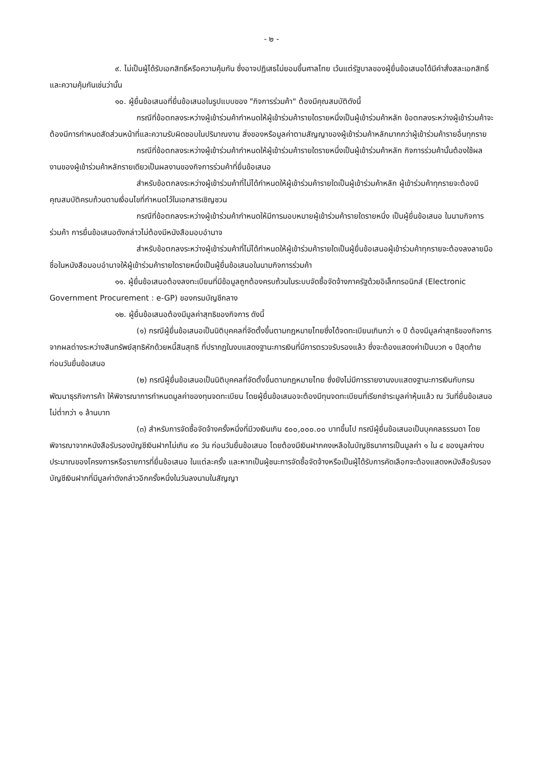- ๒ -
๙. ไม่เป็นผู้ได้รับเอกสิทธิ์หรือความคุ้มกัน ซึ่งอาจปฏิเสธไม่ยอมขึ้นศาลไทย เว้นแต่รัฐบาลของผู้ยื่นข้อเสนอได้มีคำสั่งสละเอกสิทธิ์และความคุ้มกันเช่นว่านั้น
๑๐. ผู้ยื่นข้อเสนอที่ยื่นข้อเสนอในรูปแบบของ "กิจการร่วมค้า" ต้องมีคุณสมบัติดังนี้
กรณีที่ข้อตกลงระหว่างผู้เข้าร่วมค้ากำหนดให้ผู้เข้าร่วมค้ารายใดรายหนึ่งเป็นผู้เข้าร่วมค้าหลัก ข้อตกลงระหว่างผู้เข้าร่วมค้าจะต้องมีการกำหนดสัดส่วนหน้าที่และความรับผิดชอบในปริมาณงาน สิ่งของหรือมูลค่าตามสัญญาของผู้เข้าร่วมค้าหลักมากกว่าผู้เข้าร่วมค้ารายอื่นทุกราย
กรณีที่ข้อตกลงระหว่างผู้เข้าร่วมค้ากำหนดให้ผู้เข้าร่วมค้ารายใดรายหนึ่งเป็นผู้เข้าร่วมค้าหลัก กิจการร่วมค้านั้นต้องใช้ผลงานของผู้เข้าร่วมค้าหลักรายเดียวเป็นผลงานของกิจการร่วมค้าที่ยื่นข้อเสนอ
สำหรับข้อตกลงระหว่างผู้เข้าร่วมค้าที่ไม่ได้กำหนดให้ผู้เข้าร่วมค้ารายใดเป็นผู้เข้าร่วมค้าหลัก ผู้เข้าร่วมค้าทุกรายจะต้องมีคุณสมบัติครบถ้วนตามเงื่อนไขที่กำหนดไว้ในเอกสารเชิญชวน
กรณีที่ข้อตกลงระหว่างผู้เข้าร่วมค้ากำหนดให้มีการมอบหมายผู้เข้าร่วมค้ารายใดรายหนึ่ง เป็นผู้ยื่นข้อเสนอ ในนามกิจการร่วมค้า การยื่นข้อเสนอดังกล่าวไม่ต้องมีหนังสือมอบอำนาจ
สำหรับข้อตกลงระหว่างผู้เข้าร่วมค้าที่ไม่ได้กำหนดให้ผู้เข้าร่วมค้ารายใดเป็นผู้ยื่นข้อเสนอผู้เข้าร่วมค้าทุกรายจะต้องลงลายมือชื่อในหนังสือมอบอำนาจให้ผู้เข้าร่วมค้ารายใดรายหนึ่งเป็นผู้ยื่นข้อเสนอในนามกิจการร่วมค้า
๑๑. ผู้ยื่นข้อเสนอต้องลงทะเบียนที่มีข้อมูลถูกต้องครบถ้วนในระบบจัดซื้อจัดจ้างภาครัฐด้วยอิเล็กทรอนิกส์ (Electronic Government Procurement : e-GP) ของกรมบัญชีกลาง
๑๒. ผู้ยื่นข้อเสนอต้องมีมูลค่าสุทธิของกิจการ ดังนี้
(๑) กรณีผู้ยื่นข้อเสนอเป็นนิติบุคคลที่จัดตั้งขึ้นตามกฎหมายไทยซึ่งได้จดทะเบียนเกินกว่า ๑ ปี ต้องมีมูลค่าสุทธิของกิจการ จากผลต่างระหว่างสินทรัพย์สุทธิหักด้วยหนี้สินสุทธิ ที่ปรากฏในงบแสดงฐานะการเงินที่มีการตรวจรับรองแล้ว ซึ่งจะต้องแสดงค่าเป็นบวก ๑ ปีสุดท้ายก่อนวันยื่นข้อเสนอ
(๒) กรณีผู้ยื่นข้อเสนอเป็นนิติบุคคลที่จัดตั้งขึ้นตามกฎหมายไทย ซึ่งยังไม่มีการรายงานงบแสดงฐานะการเงินกับกรมพัฒนาธุรกิจการค้า ให้พิจารณาการกำหนดมูลค่าของทุนจดทะเบียน โดยผู้ยื่นข้อเสนอจะต้องมีทุนจดทะเบียนที่เรียกชำระมูลค่าหุ้นแล้ว ณ วันที่ยื่นข้อเสนอ ไม่ต่ำกว่า ๑ ล้านบาท
(๓) สำหรับการจัดซื้อจัดจ้างครั้งหนึ่งที่มีวงเงินเกิน ๕๐๐,๐๐๐.๐๐ บาทขึ้นไป กรณีผู้ยื่นข้อเสนอเป็นบุคคลธรรมดา โดยพิจารณาจากหนังสือรับรองบัญชีเงินฝากไม่เกิน ๙๐ วัน ก่อนวันยื่นข้อเสนอ โดยต้องมีเงินฝากคงเหลือในบัญชีธนาคารเป็นมูลค่า ๑ ใน ๔ ของมูลค่างบประมาณของโครงการหรือรายการที่ยื่นข้อเสนอ ในแต่ละครั้ง และหากเป็นผู้ชนะการจัดซื้อจัดจ้างหรือเป็นผู้ได้รับการคัดเลือกจะต้องแสดงหนังสือรับรองบัญชีเงินฝากที่มีมูลค่าดังกล่าวอีกครั้งหนึ่งในวันลงนามในสัญญา